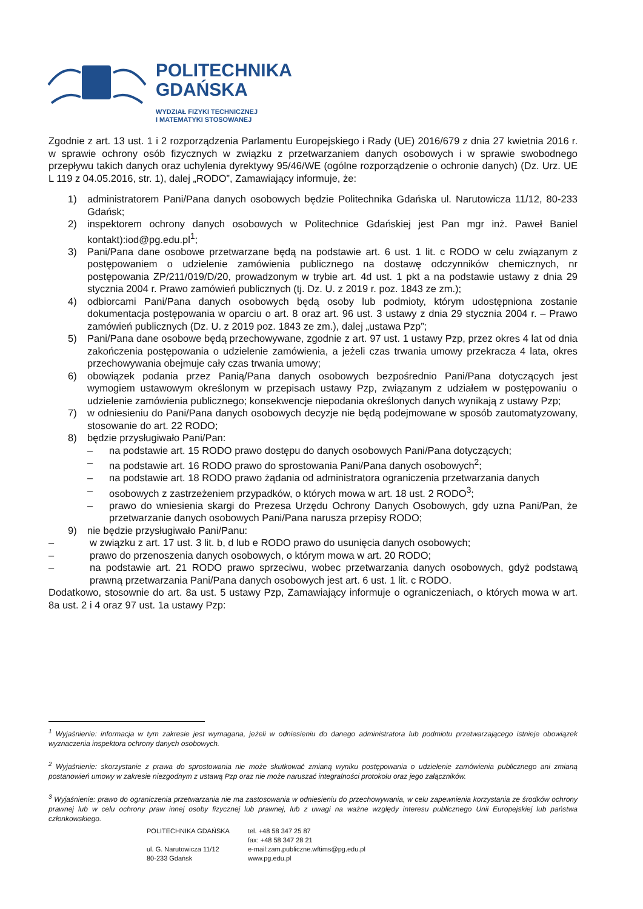POLITECHNIKA
GDAŃSKA
WYDZIAŁ FIZYKI TECHNICZNEJ
I MATEMATYKI STOSOWANEJ
Zgodnie z art. 13 ust. 1 i 2 rozporządzenia Parlamentu Europejskiego i Rady (UE) 2016/679 z dnia 27 kwietnia 2016 r. w sprawie ochrony osób fizycznych w związku z przetwarzaniem danych osobowych i w sprawie swobodnego przepływu takich danych oraz uchylenia dyrektywy 95/46/WE (ogólne rozporządzenie o ochronie danych) (Dz. Urz. UE L 119 z 04.05.2016, str. 1), dalej „RODO”, Zamawiający informuje, że:
1) administratorem Pani/Pana danych osobowych będzie Politechnika Gdańska ul. Narutowicza 11/12, 80-233 Gdańsk;
2) inspektorem ochrony danych osobowych w Politechnice Gdańskiej jest Pan mgr inż. Paweł Baniel kontakt):iod@pg.edu.pl<sup>1</sup>;
3) Pani/Pana dane osobowe przetwarzane będą na podstawie art. 6 ust. 1 lit. c RODO w celu związanym z postępowaniem o udzielenie zamówienia publicznego na dostawę odczynników chemicznych, nr postępowania ZP/211/019/D/20, prowadzonym w trybie art. 4d ust. 1 pkt a na podstawie ustawy z dnia 29 stycznia 2004 r. Prawo zamówień publicznych (tj. Dz. U. z 2019 r. poz. 1843 ze zm.);
4) odbiorcami Pani/Pana danych osobowych będą osoby lub podmioty, którym udostępniona zostanie dokumentacja postępowania w oparciu o art. 8 oraz art. 96 ust. 3 ustawy z dnia 29 stycznia 2004 r. – Prawo zamówień publicznych (Dz. U. z 2019 poz. 1843 ze zm.), dalej „ustawa Pzp”;
5) Pani/Pana dane osobowe będą przechowywane, zgodnie z art. 97 ust. 1 ustawy Pzp, przez okres 4 lat od dnia zakończenia postępowania o udzielenie zamówienia, a jeżeli czas trwania umowy przekracza 4 lata, okres przechowywania obejmuje cały czas trwania umowy;
6) obowiązek podania przez Panią/Pana danych osobowych bezpośrednio Pani/Pana dotyczących jest wymogiem ustawowym określonym w przepisach ustawy Pzp, związanym z udziałem w postępowaniu o udzielenie zamówienia publicznego; konsekwencje niepodania określonych danych wynikają z ustawy Pzp;
7) w odniesieniu do Pani/Pana danych osobowych decyzje nie będą podejmowane w sposób zautomatyzowany, stosowanie do art. 22 RODO;
8) będzie przysługiwało Pani/Pan:
– na podstawie art. 15 RODO prawo dostępu do danych osobowych Pani/Pana dotyczących;
– na podstawie art. 16 RODO prawo do sprostowania Pani/Pana danych osobowych<sup>2</sup>;
– na podstawie art. 18 RODO prawo żądania od administratora ograniczenia przetwarzania danych
– osobowych z zastrzeżeniem przypadków, o których mowa w art. 18 ust. 2 RODO<sup>3</sup>;
– prawo do wniesienia skargi do Prezesa Urzędu Ochrony Danych Osobowych, gdy uzna Pani/Pan, że przetwarzanie danych osobowych Pani/Pana narusza przepisy RODO;
9) nie będzie przysługiwało Pani/Panu:
– w związku z art. 17 ust. 3 lit. b, d lub e RODO prawo do usunięcia danych osobowych;
– prawo do przenoszenia danych osobowych, o którym mowa w art. 20 RODO;
– na podstawie art. 21 RODO prawo sprzeciwu, wobec przetwarzania danych osobowych, gdyż podstawą prawną przetwarzania Pani/Pana danych osobowych jest art. 6 ust. 1 lit. c RODO.
Dodatkowo, stosownie do art. 8a ust. 5 ustawy Pzp, Zamawiający informuje o ograniczeniach, o których mowa w art. 8a ust. 2 i 4 oraz 97 ust. 1a ustawy Pzp:
<sup>1</sup> Wyjaśnienie: informacja w tym zakresie jest wymagana, jeżeli w odniesieniu do danego administratora lub podmiotu przetwarzającego istnieje obowiązek wyznaczenia inspektora ochrony danych osobowych.
<sup>2</sup> Wyjaśnienie: skorzystanie z prawa do sprostowania nie może skutkować zmianą wyniku postępowania o udzielenie zamówienia publicznego ani zmianą postanowień umowy w zakresie niezgodnym z ustawą Pzp oraz nie może naruszać integralności protokołu oraz jego załączników.
<sup>3</sup> Wyjaśnienie: prawo do ograniczenia przetwarzania nie ma zastosowania w odniesieniu do przechowywania, w celu zapewnienia korzystania ze środków ochrony prawnej lub w celu ochrony praw innej osoby fizycznej lub prawnej, lub z uwagi na ważne względy interesu publicznego Unii Europejskiej lub państwa członkowskiego.
POLITECHNIKA GDAŃSKA
ul. G. Narutowicza 11/12
80-233 Gdańsk
tel. +48 58 347 25 87
fax: +48 58 347 28 21
e-mail:zam.publiczne.wftims@pg.edu.pl
www.pg.edu.pl